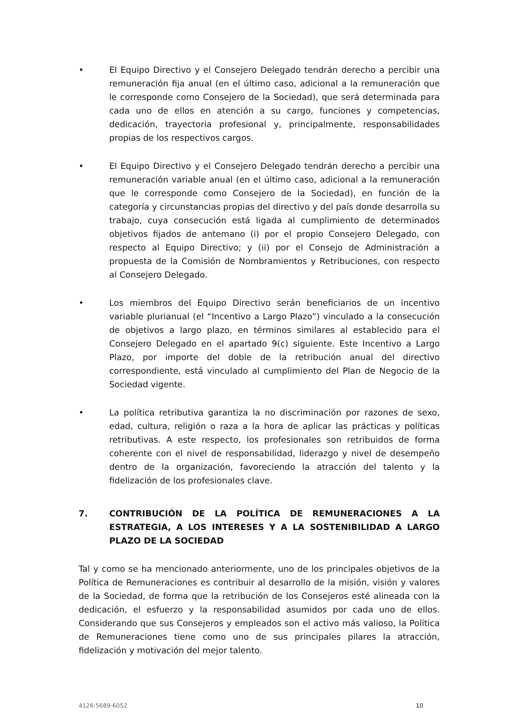• El Equipo Directivo y el Consejero Delegado tendrán derecho a percibir una remuneración fija anual (en el último caso, adicional a la remuneración que le corresponde como Consejero de la Sociedad), que será determinada para cada uno de ellos en atención a su cargo, funciones y competencias, dedicación, trayectoria profesional y, principalmente, responsabilidades propias de los respectivos cargos.
• El Equipo Directivo y el Consejero Delegado tendrán derecho a percibir una remuneración variable anual (en el último caso, adicional a la remuneración que le corresponde como Consejero de la Sociedad), en función de la categoría y circunstancias propias del directivo y del país donde desarrolla su trabajo, cuya consecución está ligada al cumplimiento de determinados objetivos fijados de antemano (i) por el propio Consejero Delegado, con respecto al Equipo Directivo; y (ii) por el Consejo de Administración a propuesta de la Comisión de Nombramientos y Retribuciones, con respecto al Consejero Delegado.
• Los miembros del Equipo Directivo serán beneficiarios de un incentivo variable plurianual (el “Incentivo a Largo Plazo”) vinculado a la consecución de objetivos a largo plazo, en términos similares al establecido para el Consejero Delegado en el apartado 9(c) siguiente. Este Incentivo a Largo Plazo, por importe del doble de la retribución anual del directivo correspondiente, está vinculado al cumplimiento del Plan de Negocio de la Sociedad vigente.
• La política retributiva garantiza la no discriminación por razones de sexo, edad, cultura, religión o raza a la hora de aplicar las prácticas y políticas retributivas. A este respecto, los profesionales son retribuidos de forma coherente con el nivel de responsabilidad, liderazgo y nivel de desempeño dentro de la organización, favoreciendo la atracción del talento y la fidelización de los profesionales clave.
7. CONTRIBUCIÓN DE LA POLÍTICA DE REMUNERACIONES A LA ESTRATEGIA, A LOS INTERESES Y A LA SOSTENIBILIDAD A LARGO PLAZO DE LA SOCIEDAD
Tal y como se ha mencionado anteriormente, uno de los principales objetivos de la Política de Remuneraciones es contribuir al desarrollo de la misión, visión y valores de la Sociedad, de forma que la retribución de los Consejeros esté alineada con la dedicación, el esfuerzo y la responsabilidad asumidos por cada uno de ellos. Considerando que sus Consejeros y empleados son el activo más valioso, la Política de Remuneraciones tiene como uno de sus principales pilares la atracción, fidelización y motivación del mejor talento.
4126-5689-6052 10